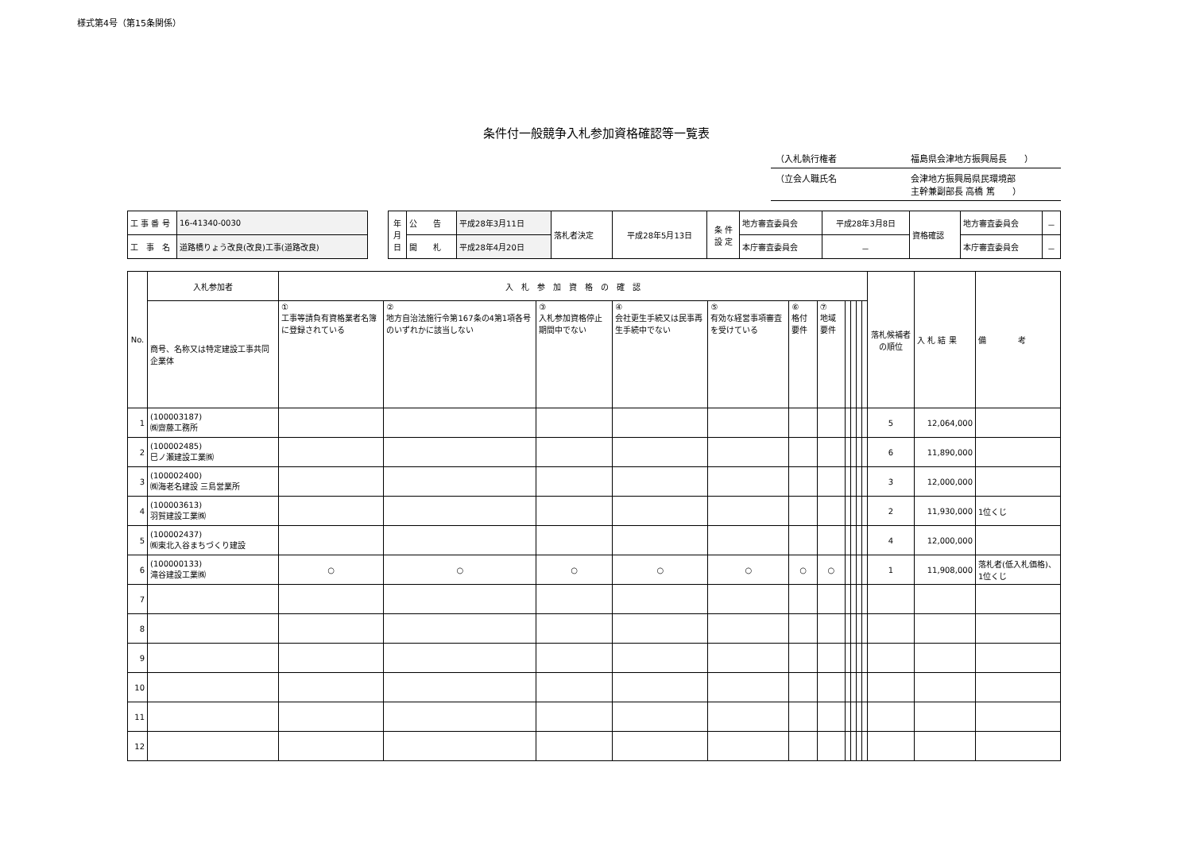様式第4号（第15条関係）
条件付一般競争入札参加資格確認等一覧表
（入札執行権者 福島県会津地方振興局長　　）
（立会人職氏名 会津地方振興局県民環境部
主幹兼副部長 高橋 篤　　）
| 工 事 番 号 | 16-41340-0030 |
| 工 事 名 | 道路橋りょう改良(改良)工事(道路改良) |
| 年 月 日 | 公 告 | 平成28年3月11日 | 落札者決定 | 平成28年5月13日 | 条 件 設 定 | 地方審査委員会 | 平成28年3月8日 | 資格確認 | 地方審査委員会 | － |
| | 開 札 | 平成28年4月20日 | | | | 本庁審査委員会 | － | | 本庁審査委員会 | － |
| No. | 入札参加者 | 入 札 参 加 資 格 の 確 認 | | | | | | | | | | | 落札候補者の順位 | 入 札 結 果 | 備 考 |
| | 商号、名称又は特定建設工事共同企業体 | ① 工事等請負有資格業者名簿に登録されている | ② 地方自治法施行令第167条の4第1項各号のいずれかに該当しない | ③ 入札参加資格停止期間中でない | ④ 会社更生手続又は民事再生手続中でない | ⑤ 有効な経営事項審査を受けている | ⑥ 格付要件 | ⑦ 地域要件 | | | | | | | |
| 1 | (100003187) ㈱齋藤工務所 | | | | | | | | | | | | 5 | 12,064,000 | |
| 2 | (100002485) 巳ノ瀬建設工業㈱ | | | | | | | | | | | | 6 | 11,890,000 | |
| 3 | (100002400) ㈱海老名建設 三島営業所 | | | | | | | | | | | | 3 | 12,000,000 | |
| 4 | (100003613) 羽賀建設工業㈱ | | | | | | | | | | | | 2 | 11,930,000 | 1位くじ |
| 5 | (100002437) ㈱東北入谷まちづくり建設 | | | | | | | | | | | | 4 | 12,000,000 | |
| 6 | (100000133) 滝谷建設工業㈱ | ○ | ○ | ○ | ○ | ○ | ○ | ○ | | | | | 1 | 11,908,000 | 落札者(低入札価格)、1位くじ |
| 7 | | | | | | | | | | | | | | | |
| 8 | | | | | | | | | | | | | | | |
| 9 | | | | | | | | | | | | | | | |
| 10 | | | | | | | | | | | | | | | |
| 11 | | | | | | | | | | | | | | | |
| 12 | | | | | | | | | | | | | | | |